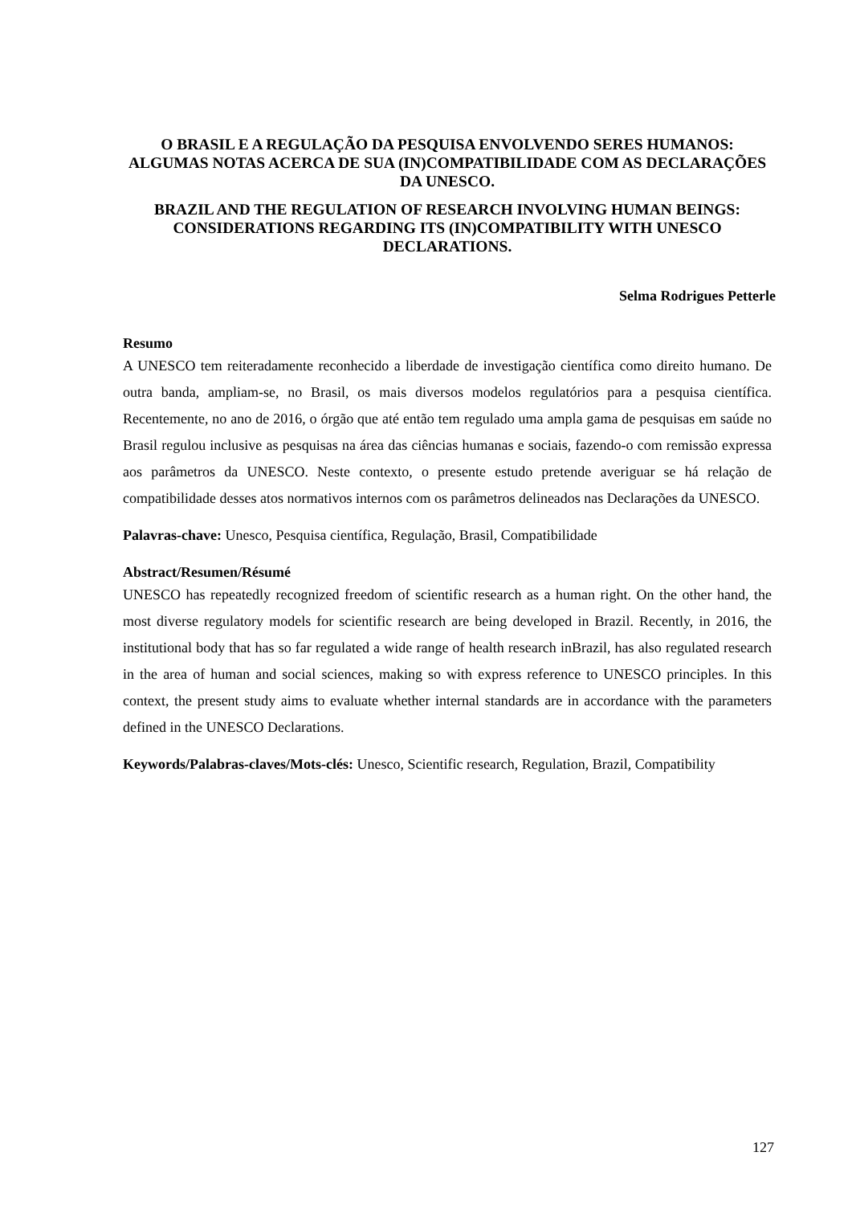O BRASIL E A REGULAÇÃO DA PESQUISA ENVOLVENDO SERES HUMANOS: ALGUMAS NOTAS ACERCA DE SUA (IN)COMPATIBILIDADE COM AS DECLARAÇÕES DA UNESCO.
BRAZIL AND THE REGULATION OF RESEARCH INVOLVING HUMAN BEINGS: CONSIDERATIONS REGARDING ITS (IN)COMPATIBILITY WITH UNESCO DECLARATIONS.
Selma Rodrigues Petterle
Resumo
A UNESCO tem reiteradamente reconhecido a liberdade de investigação científica como direito humano. De outra banda, ampliam-se, no Brasil, os mais diversos modelos regulatórios para a pesquisa científica. Recentemente, no ano de 2016, o órgão que até então tem regulado uma ampla gama de pesquisas em saúde no Brasil regulou inclusive as pesquisas na área das ciências humanas e sociais, fazendo-o com remissão expressa aos parâmetros da UNESCO. Neste contexto, o presente estudo pretende averiguar se há relação de compatibilidade desses atos normativos internos com os parâmetros delineados nas Declarações da UNESCO.
Palavras-chave: Unesco, Pesquisa científica, Regulação, Brasil, Compatibilidade
Abstract/Resumen/Résumé
UNESCO has repeatedly recognized freedom of scientific research as a human right. On the other hand, the most diverse regulatory models for scientific research are being developed in Brazil. Recently, in 2016, the institutional body that has so far regulated a wide range of health research inBrazil, has also regulated research in the area of human and social sciences, making so with express reference to UNESCO principles. In this context, the present study aims to evaluate whether internal standards are in accordance with the parameters defined in the UNESCO Declarations.
Keywords/Palabras-claves/Mots-clés: Unesco, Scientific research, Regulation, Brazil, Compatibility
127